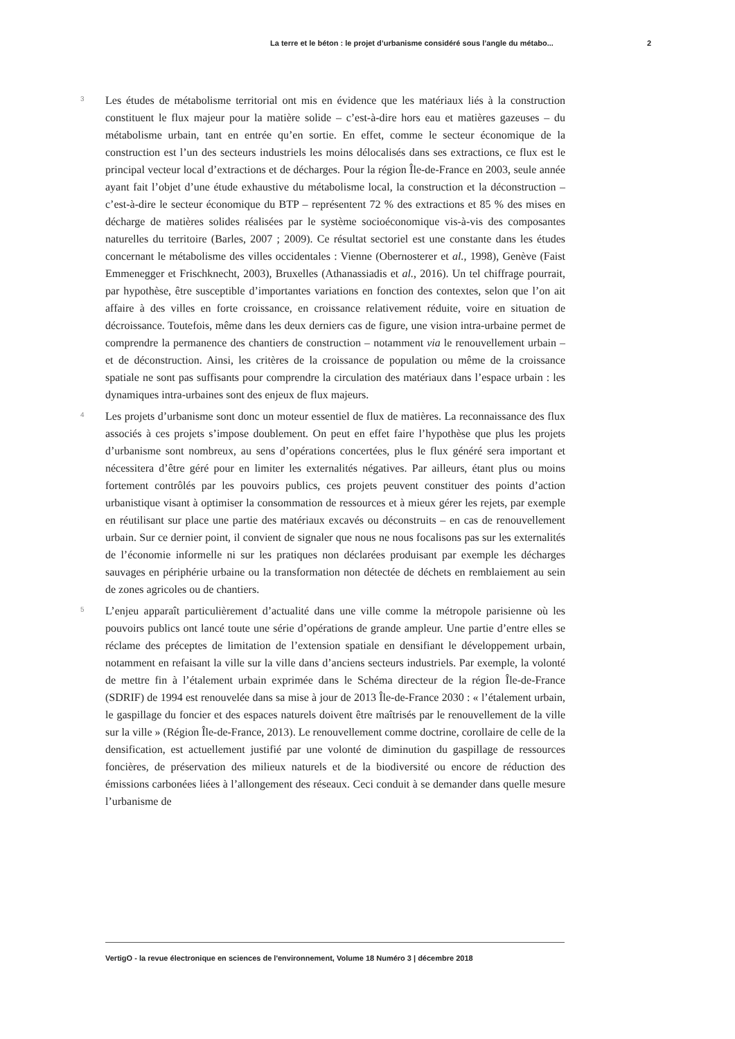La terre et le béton : le projet d’urbanisme considéré sous l’angle du métabo... 2
3
Les études de métabolisme territorial ont mis en évidence que les matériaux liés à la construction constituent le flux majeur pour la matière solide – c’est-à-dire hors eau et matières gazeuses – du métabolisme urbain, tant en entrée qu’en sortie. En effet, comme le secteur économique de la construction est l’un des secteurs industriels les moins délocalisés dans ses extractions, ce flux est le principal vecteur local d’extractions et de décharges. Pour la région Île-de-France en 2003, seule année ayant fait l’objet d’une étude exhaustive du métabolisme local, la construction et la déconstruction – c’est-à-dire le secteur économique du BTP – représentent 72 % des extractions et 85 % des mises en décharge de matières solides réalisées par le système socioéconomique vis-à-vis des composantes naturelles du territoire (Barles, 2007 ; 2009). Ce résultat sectoriel est une constante dans les études concernant le métabolisme des villes occidentales : Vienne (Obernosterer et al., 1998), Genève (Faist Emmenegger et Frischknecht, 2003), Bruxelles (Athanassiadis et al., 2016). Un tel chiffrage pourrait, par hypothèse, être susceptible d’importantes variations en fonction des contextes, selon que l’on ait affaire à des villes en forte croissance, en croissance relativement réduite, voire en situation de décroissance. Toutefois, même dans les deux derniers cas de figure, une vision intra-urbaine permet de comprendre la permanence des chantiers de construction – notamment via le renouvellement urbain – et de déconstruction. Ainsi, les critères de la croissance de population ou même de la croissance spatiale ne sont pas suffisants pour comprendre la circulation des matériaux dans l’espace urbain : les dynamiques intra-urbaines sont des enjeux de flux majeurs.
4
Les projets d’urbanisme sont donc un moteur essentiel de flux de matières. La reconnaissance des flux associés à ces projets s’impose doublement. On peut en effet faire l’hypothèse que plus les projets d’urbanisme sont nombreux, au sens d’opérations concertées, plus le flux généré sera important et nécessitera d’être géré pour en limiter les externalités négatives. Par ailleurs, étant plus ou moins fortement contrôlés par les pouvoirs publics, ces projets peuvent constituer des points d’action urbanistique visant à optimiser la consommation de ressources et à mieux gérer les rejets, par exemple en réutilisant sur place une partie des matériaux excavés ou déconstruits – en cas de renouvellement urbain. Sur ce dernier point, il convient de signaler que nous ne nous focalisons pas sur les externalités de l’économie informelle ni sur les pratiques non déclarées produisant par exemple les décharges sauvages en périphérie urbaine ou la transformation non détectée de déchets en remblaiement au sein de zones agricoles ou de chantiers.
5
L’enjeu apparaît particulièrement d’actualité dans une ville comme la métropole parisienne où les pouvoirs publics ont lancé toute une série d’opérations de grande ampleur. Une partie d’entre elles se réclame des préceptes de limitation de l’extension spatiale en densifiant le développement urbain, notamment en refaisant la ville sur la ville dans d’anciens secteurs industriels. Par exemple, la volonté de mettre fin à l’étalement urbain exprimée dans le Schéma directeur de la région Île-de-France (SDRIF) de 1994 est renouvelée dans sa mise à jour de 2013 Île-de-France 2030 : « l’étalement urbain, le gaspillage du foncier et des espaces naturels doivent être maîtrisés par le renouvellement de la ville sur la ville » (Région Île-de-France, 2013). Le renouvellement comme doctrine, corollaire de celle de la densification, est actuellement justifié par une volonté de diminution du gaspillage de ressources foncières, de préservation des milieux naturels et de la biodiversité ou encore de réduction des émissions carbonées liées à l’allongement des réseaux. Ceci conduit à se demander dans quelle mesure l’urbanisme de
VertigO - la revue électronique en sciences de l'environnement, Volume 18 Numéro 3 | décembre 2018